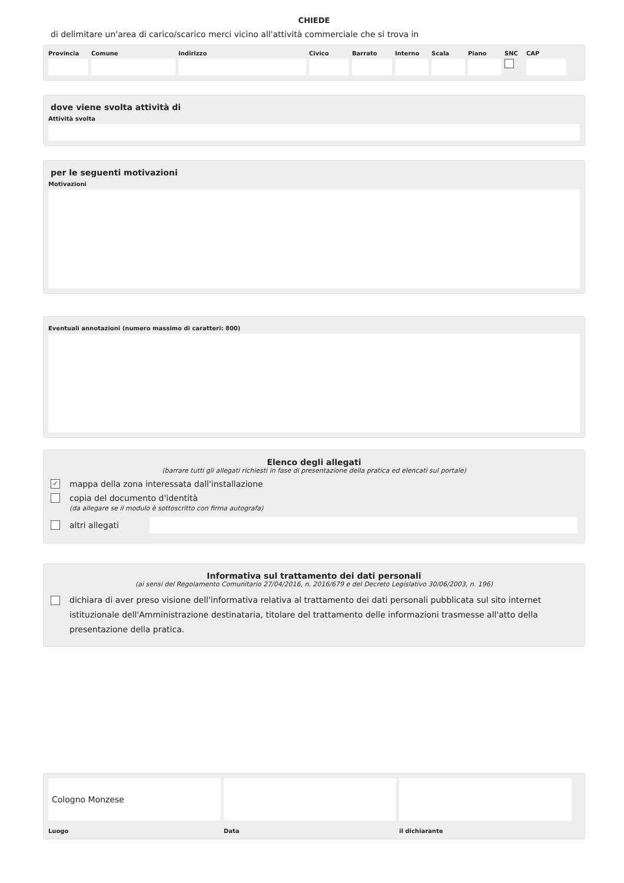CHIEDE
di delimitare un'area di carico/scarico merci vicino all'attività commerciale che si trova in
Provincia
Comune Indirizzo Civico Barrato Interno
Scala Piano SNC CAP
dove viene svolta attività di
Attività svolta
per le seguenti motivazioni
Motivazioni
Eventuali annotazioni (numero massimo di caratteri: 800)
Elenco degli allegati
(barrare tutti gli allegati richiesti in fase di presentazione della pratica ed elencati sul portale)
✓ mappa della zona interessata dall'installazione
copia del documento d'identità
(da allegare se il modulo è sottoscritto con firma autografa)
altri allegati
Informativa sul trattamento dei dati personali
(ai sensi del Regolamento Comunitario 27/04/2016, n. 2016/679 e del Decreto Legislativo 30/06/2003, n. 196)
dichiara di aver preso visione dell'informativa relativa al trattamento dei dati personali pubblicata sul sito internet istituzionale dell'Amministrazione destinataria, titolare del trattamento delle informazioni trasmesse all'atto della presentazione della pratica.
Cologno Monzese
Luogo
Data il dichiarante